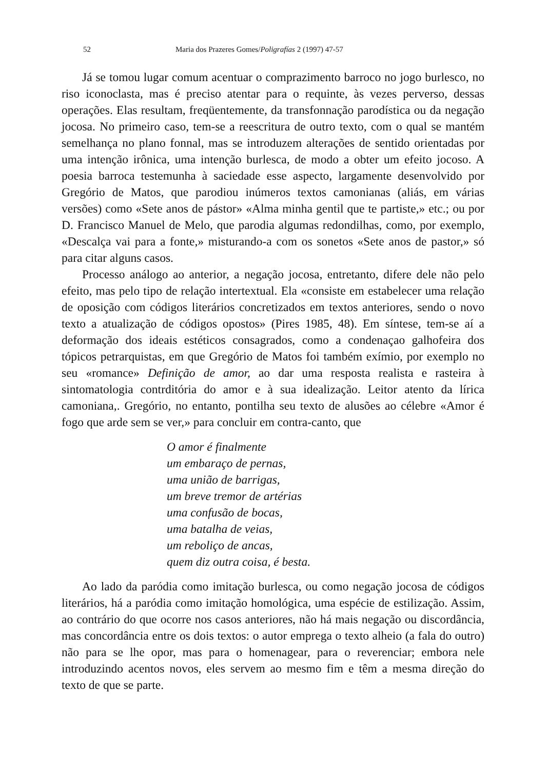52 Maria dos Prazeres Gomes/Poligrafías 2 (1997) 47-57
Já se tomou lugar comum acentuar o comprazimento barroco no jogo burlesco, no riso iconoclasta, mas é preciso atentar para o requinte, às vezes perverso, dessas operações. Elas resultam, freqüentemente, da transfonnação parodística ou da negação jocosa. No primeiro caso, tem-se a reescritura de outro texto, com o qual se mantém semelhança no plano fonnal, mas se introduzem alterações de sentido orientadas por uma intenção irônica, uma intenção burlesca, de modo a obter um efeito jocoso. A poesia barroca testemunha à saciedade esse aspecto, largamente desenvolvido por Gregório de Matos, que parodiou inúmeros textos camonianas (aliás, em várias versões) como «Sete anos de pástor» «Alma minha gentil que te partiste,» etc.; ou por D. Francisco Manuel de Melo, que parodia algumas redondilhas, como, por exemplo, «Descalça vai para a fonte,» misturando-a com os sonetos «Sete anos de pastor,» só para citar alguns casos.
Processo análogo ao anterior, a negação jocosa, entretanto, difere dele não pelo efeito, mas pelo tipo de relação intertextual. Ela «consiste em estabelecer uma relação de oposição com códigos literários concretizados em textos anteriores, sendo o novo texto a atualização de códigos opostos» (Pires 1985, 48). Em síntese, tem-se aí a deformação dos ideais estéticos consagrados, como a condenaçao galhofeira dos tópicos petrarquistas, em que Gregório de Matos foi também exímio, por exemplo no seu «romance» Definição de amor, ao dar uma resposta realista e rasteira à sintomatologia contrditória do amor e à sua idealização. Leitor atento da lírica camoniana,. Gregório, no entanto, pontilha seu texto de alusões ao célebre «Amor é fogo que arde sem se ver,» para concluir em contra-canto, que
O amor é finalmente
um embaraço de pernas,
uma união de barrigas,
um breve tremor de artérias
uma confusão de bocas,
uma batalha de veias,
um reboliço de ancas,
quem diz outra coisa, é besta.
Ao lado da paródia como imitação burlesca, ou como negação jocosa de códigos literários, há a paródia como imitação homológica, uma espécie de estilização. Assim, ao contrário do que ocorre nos casos anteriores, não há mais negação ou discordância, mas concordância entre os dois textos: o autor emprega o texto alheio (a fala do outro) não para se lhe opor, mas para o homenagear, para o reverenciar; embora nele introduzindo acentos novos, eles servem ao mesmo fim e têm a mesma direção do texto de que se parte.